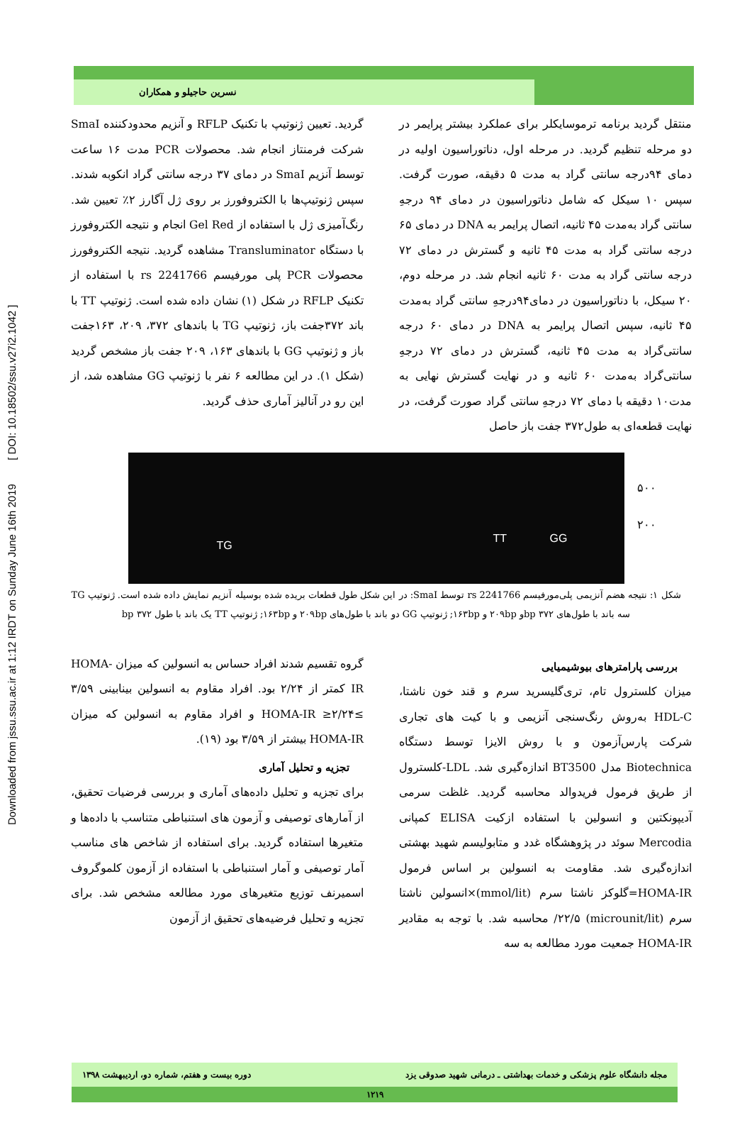Downloaded from jssu.ssu.ac.ir at 1:12 IRDT on Sunday June 16th 2019 [ DOI: 10.18502/ssu.v27i2.1042 ]
نسرین حاجیلو و همکاران
منتقل گردید برنامه ترموسایکلر برای عملکرد بیشتر پرایمر در دو مرحله تنظیم گردید. در مرحله اول، دناتوراسیون اولیه در دمای ۹۴درجه سانتی گراد به مدت ۵ دقیقه، صورت گرفت. سپس ۱۰ سیکل که شامل دناتوراسیون در دمای ۹۴ درجهِ سانتی گراد به‌مدت ۴۵ ثانیه، اتصال پرایمر به DNA در دمای ۶۵ درجه سانتی گراد به مدت ۴۵ ثانیه و گسترش در دمای ۷۲ درجه سانتی گراد به مدت ۶۰ ثانیه انجام شد. در مرحله دوم، ۲۰ سیکل، با دناتوراسیون در دمای۹۴درجهِ سانتی گراد به‌مدت ۴۵ ثانیه، سپس اتصال پرایمر به DNA در دمای ۶۰ درجه سانتی‌گراد به مدت ۴۵ ثانیه، گسترش در دمای ۷۲ درجهِ سانتی‌گراد به‌مدت ۶۰ ثانیه و در نهایت گسترش نهایی به مدت۱۰ دقیقه با دمای ۷۲ درجهِ سانتی گراد صورت گرفت، در نهایت قطعه‌ای به طول۳۷۲ جفت باز حاصل
گردید. تعیین ژنوتیپ با تکنیک RFLP و آنزیم محدودکننده SmaI شرکت فرمنتاز انجام شد. محصولات PCR مدت ۱۶ ساعت توسط آنزیم SmaI در دمای ۳۷ درجه سانتی گراد انکوبه شدند. سپس ژنوتیپ‌ها با الکتروفورز بر روی ژل آگارز ۲٪ تعیین شد. رنگ‌آمیزی ژل با استفاده از Gel Red انجام و نتیجه الکتروفورز با دستگاه Transluminator مشاهده گردید. نتیجه الکتروفورز محصولات PCR پلی مورفیسم rs 2241766 با استفاده از تکنیک RFLP در شکل (۱) نشان داده شده است. ژنوتیپ TT با باند ۳۷۲جفت باز، ژنوتیپ TG با باندهای ۳۷۲، ۲۰۹، ۱۶۳جفت باز و ژنوتیپ GG با باندهای ۱۶۳، ۲۰۹ جفت باز مشخص گردید (شکل ۱). در این مطالعه ۶ نفر با ژنوتیپ GG مشاهده شد، از این رو در آنالیز آماری حذف گردید.
TG
TT GG
۵۰۰
۲۰۰
شکل ۱: نتیجه هضم آنزیمی پلی‌مورفیسم rs 2241766 توسط SmaI: در این شکل طول قطعات بریده شده بوسیله آنزیم نمایش داده شده است. ژنوتیپ TG سه باند با طول‌های bp ۳۷۲و ۲۰۹bp و ۱۶۳bp; ژنوتیپ GG دو باند با طول‌های ۲۰۹bp و ۱۶۳bp; ژنوتیپ TT یک باند با طول bp ۳۷۲
بررسی پارامترهای بیوشیمیایی
میزان کلسترول تام، تری‌گلیسرید سرم و قند خون ناشتا، HDL-C به‌روش رنگ‌سنجی آنزیمی و با کیت های تجاری شرکت پارس‌آزمون و با روش الایزا توسط دستگاه Biotechnica مدل BT3500 اندازه‌گیری شد. LDL-کلسترول از طریق فرمول فریدوالد محاسبه گردید. غلظت سرمی آدیپونکتین و انسولین با استفاده ازکیت ELISA کمپانی Mercodia سوئد در پژوهشگاه غدد و متابولیسم شهید بهشتی اندازه‌گیری شد. مقاومت به انسولین بر اساس فرمول HOMA-IR=گلوکز ناشتا سرم (mmol/lit)×انسولین ناشتا سرم (microunit/lit) ۲۲/۵/ محاسبه شد. با توجه به مقادیر HOMA-IR جمعیت مورد مطالعه به سه
گروه تقسیم شدند افراد حساس به انسولین که میزان HOMA-IR کمتر از ۲/۲۴ بود. افراد مقاوم به انسولین بینابینی ۳/۵۹ ≥HOMA-IR ≥۲/۲۴ و افراد مقاوم به انسولین که میزان HOMA-IR بیشتر از ۳/۵۹ بود (۱۹).
تجزیه و تحلیل آماری
برای تجزیه و تحلیل داده‌های آماری و بررسی فرضیات تحقیق، از آمارهای توصیفی و آزمون های استنباطی متناسب با داده‌ها و متغیرها استفاده گردید. برای استفاده از شاخص های مناسب آمار توصیفی و آمار استنباطی با استفاده از آزمون کلموگروف اسمیرنف توزیع متغیرهای مورد مطالعه مشخص شد. برای تجزیه و تحلیل فرضیه‌های تحقیق از آزمون
مجله دانشگاه علوم پزشکی و خدمات بهداشتی ـ درمانی شهید صدوقی یزد دوره بیست و هفتم، شماره دو، اردیبهشت ۱۳۹۸
۱۲۱۹